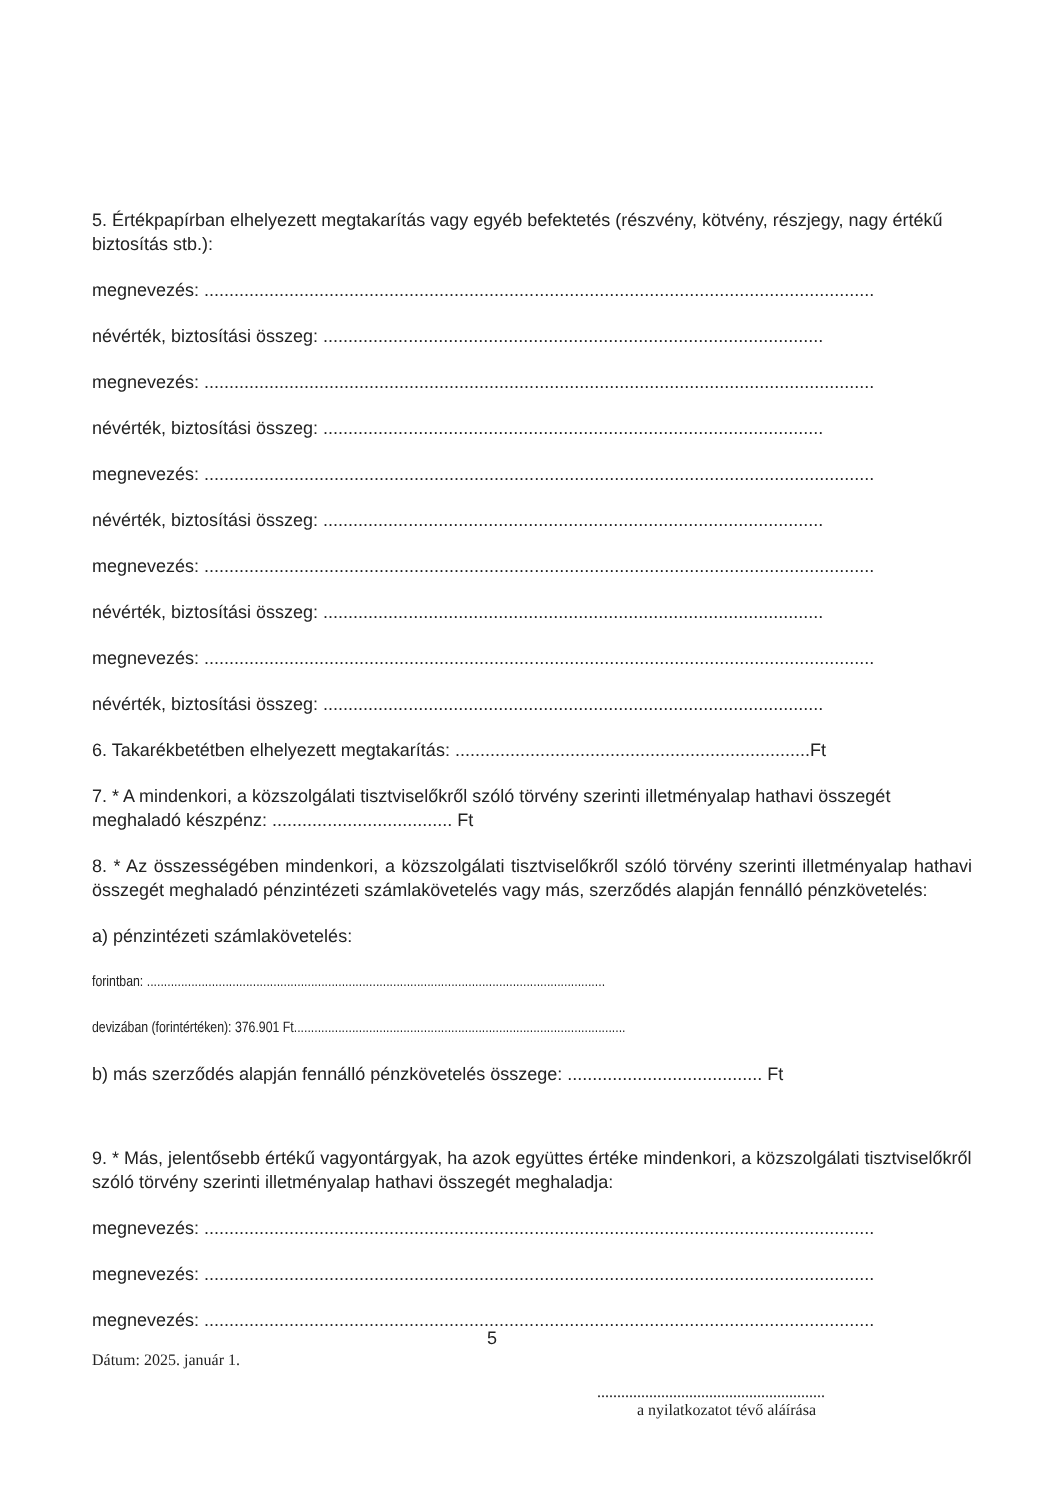5. Értékpapírban elhelyezett megtakarítás vagy egyéb befektetés (részvény, kötvény, részjegy, nagy értékű biztosítás stb.):
megnevezés: ......................................................................................................................................
névérték, biztosítási összeg: ....................................................................................................
megnevezés: ......................................................................................................................................
névérték, biztosítási összeg: ....................................................................................................
megnevezés: ......................................................................................................................................
névérték, biztosítási összeg: ....................................................................................................
megnevezés: ......................................................................................................................................
névérték, biztosítási összeg: ....................................................................................................
megnevezés: ......................................................................................................................................
névérték, biztosítási összeg: ....................................................................................................
6. Takarékbetétben elhelyezett megtakarítás: .......................................................................Ft
7. * A mindenkori, a közszolgálati tisztviselőkről szóló törvény szerinti illetményalap hathavi összegét meghaladó készpénz: .................................... Ft
8. * Az összességében mindenkori, a közszolgálati tisztviselőkről szóló törvény szerinti illetményalap hathavi összegét meghaladó pénzintézeti számlakövetelés vagy más, szerződés alapján fennálló pénzkövetelés:
a) pénzintézeti számlakövetelés:
forintban: ......................................................................................................................................
devizában (forintértéken): 376.901 Ft.................................................................................................
b) más szerződés alapján fennálló pénzkövetelés összege: ....................................... Ft
9. * Más, jelentősebb értékű vagyontárgyak, ha azok együttes értéke mindenkori, a közszolgálati tisztviselőkről szóló törvény szerinti illetményalap hathavi összegét meghaladja:
megnevezés: ......................................................................................................................................
megnevezés: ......................................................................................................................................
megnevezés: ......................................................................................................................................
5
Dátum: 2025. január 1.
.........................................................
a nyilatkozatot tévő aláírása